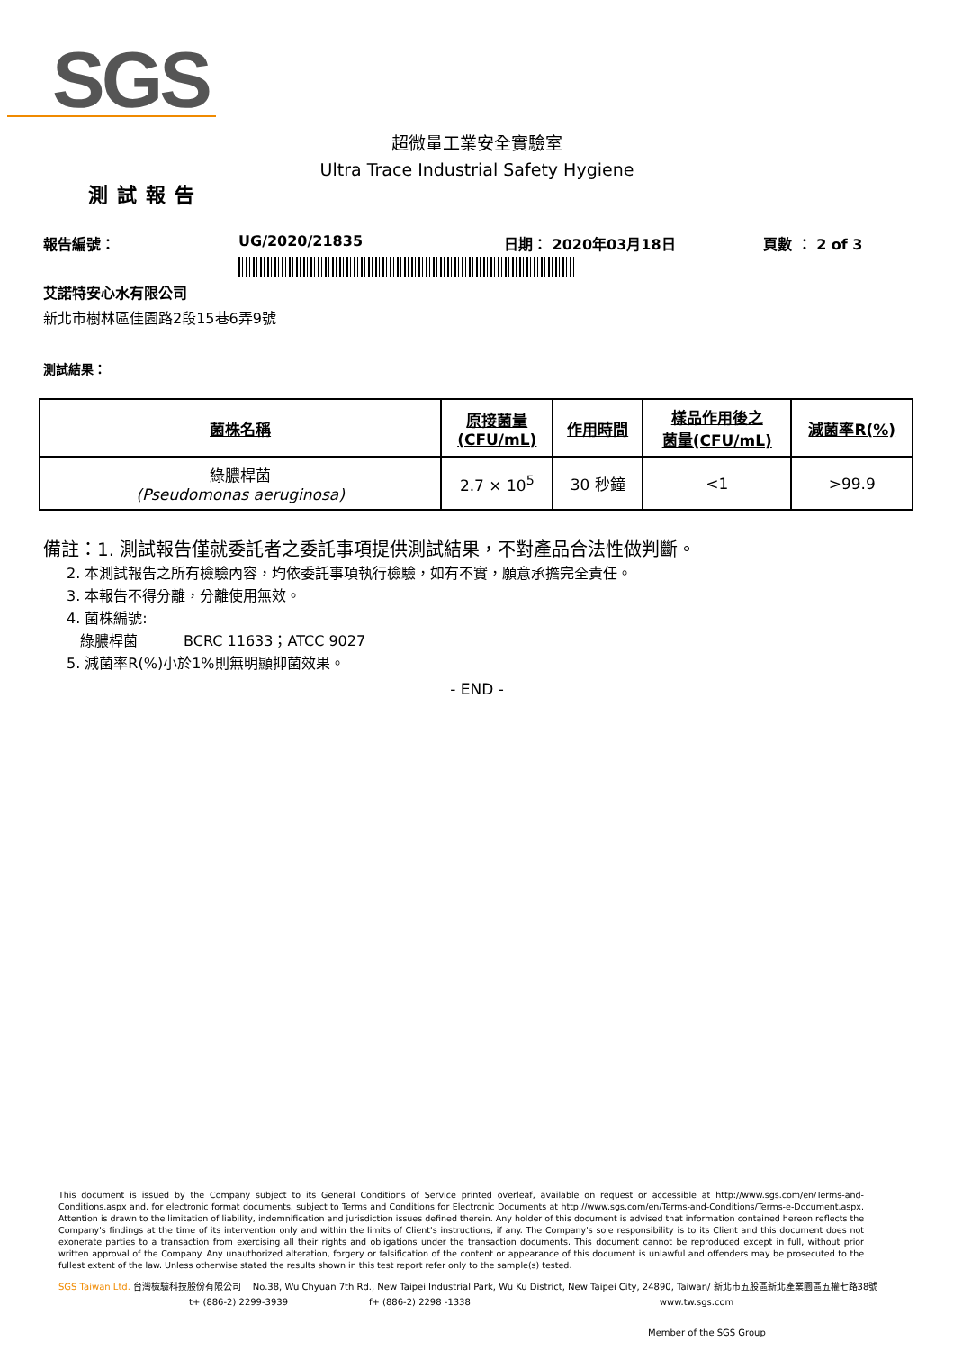SGS
超微量工業安全實驗室
Ultra Trace Industrial Safety Hygiene
測試報告
報告編號： UG/2020/21835 日期： 2020年03月18日 頁數 ： 2 of 3
艾諾特安心水有限公司
新北市樹林區佳園路2段15巷6弄9號
測試結果：
| 菌株名稱 | 原接菌量 (CFU/mL) | 作用時間 | 樣品作用後之 菌量(CFU/mL) | 減菌率R(%) |
| --- | --- | --- | --- | --- |
| 綠膿桿菌 (Pseudomonas aeruginosa) | 2.7 × 10<sup>5</sup> | 30 秒鐘 | <1 | >99.9 |
備註：1. 測試報告僅就委託者之委託事項提供測試結果，不對產品合法性做判斷。
2. 本測試報告之所有檢驗內容，均依委託事項執行檢驗，如有不實，願意承擔完全責任。
3. 本報告不得分離，分離使用無效。
4. 菌株編號:
綠膿桿菌 BCRC 11633；ATCC 9027
5. 減菌率R(%)小於1%則無明顯抑菌效果。
- END -
This document is issued by the Company subject to its General Conditions of Service printed overleaf, available on request or accessible at http://www.sgs.com/en/Terms-and-Conditions.aspx and, for electronic format documents, subject to Terms and Conditions for Electronic Documents at http://www.sgs.com/en/Terms-and-Conditions/Terms-e-Document.aspx. Attention is drawn to the limitation of liability, indemnification and jurisdiction issues defined therein. Any holder of this document is advised that information contained hereon reflects the Company's findings at the time of its intervention only and within the limits of Client's instructions, if any. The Company's sole responsibility is to its Client and this document does not exonerate parties to a transaction from exercising all their rights and obligations under the transaction documents. This document cannot be reproduced except in full, without prior written approval of the Company. Any unauthorized alteration, forgery or falsification of the content or appearance of this document is unlawful and offenders may be prosecuted to the fullest extent of the law. Unless otherwise stated the results shown in this test report refer only to the sample(s) tested.
SGS Taiwan Ltd. 台灣檢驗科技股份有限公司 No.38, Wu Chyuan 7th Rd., New Taipei Industrial Park, Wu Ku District, New Taipei City, 24890, Taiwan/ 新北市五股區新北產業園區五權七路38號
t+ (886-2) 2299-3939 f+ (886-2) 2298 -1338 www.tw.sgs.com
Member of the SGS Group